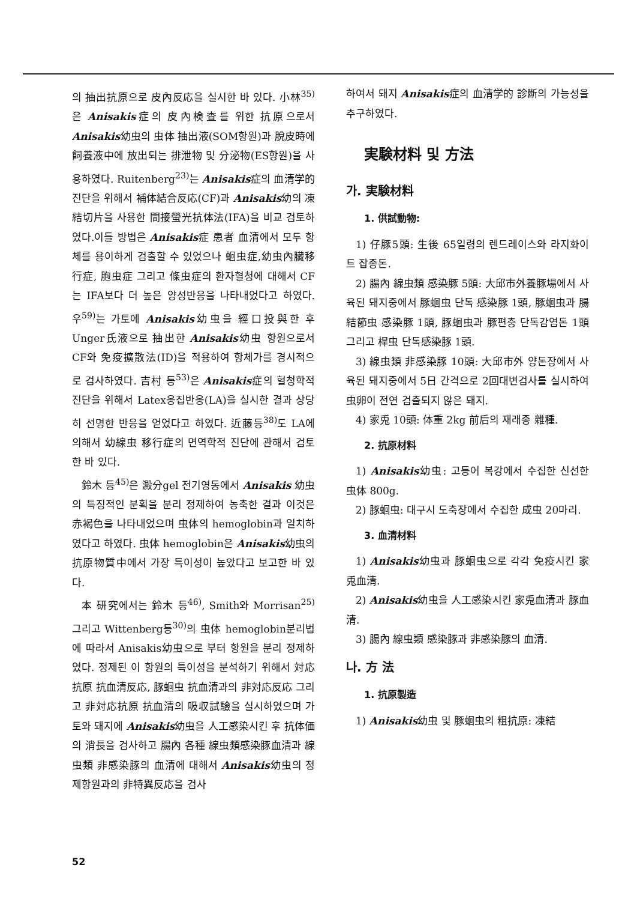의 抽出抗原으로 皮內反応을 실시한 바 있다. 小林<sup>35)</sup>은 Anisakis症의 皮內検査를 위한 抗原으로서 Anisakis幼虫의 虫体 抽出液(SOM항원)과 脫皮時에 飼養液中에 放出되는 排泄物 및 分泌物(ES항원)을 사용하였다. Ruitenberg<sup>23)</sup>는 Anisakis症의 血清学的 진단을 위해서 補体結合反応(CF)과 Anisakis幼의 凍結切片을 사용한 間接螢光抗体法(IFA)을 비교 검토하였다.이들 방법은 Anisakis症 患者 血清에서 모두 항체를 용이하게 검출할 수 있었으나 蛔虫症,幼虫內臟移行症, 胞虫症 그리고 條虫症의 환자혈청에 대해서 CF는 IFA보다 더 높은 양성반응을 나타내었다고 하였다. 우<sup>59)</sup>는 가토에 Anisakis幼虫을 經口投與한 후 Unger氏液으로 抽出한 Anisakis幼虫 항원으로서 CF와 免疫擴散法(ID)을 적용하여 항체가를 경시적으로 검사하였다. 吉村 등<sup>53)</sup>은 Anisakis症의 혈청학적 진단을 위해서 Latex응집반응(LA)을 실시한 결과 상당히 선명한 반응을 얻었다고 하였다. 近藤등<sup>38)</sup>도 LA에 의해서 幼線虫 移行症의 면역학적 진단에 관해서 검토한 바 있다.
鈴木 등<sup>45)</sup>은 澱分gel 전기영동에서 Anisakis 幼虫의 특징적인 분획을 분리 정제하여 농축한 결과 이것은 赤褐色을 나타내었으며 虫体의 hemoglobin과 일치하였다고 하였다. 虫体 hemoglobin은 Anisakis幼虫의 抗原物質中에서 가장 특이성이 높았다고 보고한 바 있다.
本 研究에서는 鈴木 등<sup>46)</sup>, Smith와 Morrisan<sup>25)</sup> 그리고 Wittenberg등<sup>30)</sup>의 虫体 hemoglobin분리법에 따라서 Anisakis幼虫으로 부터 항원을 분리 정제하였다. 정제된 이 항원의 특이성을 분석하기 위해서 対応 抗原 抗血清反応, 豚蛔虫 抗血清과의 非対応反応 그리고 非対応抗原 抗血清의 吸収試驗을 실시하였으며 가토와 돼지에 Anisakis幼虫을 人工感染시킨 후 抗体価의 消長을 검사하고 腸內 各種 線虫類感染豚血清과 線虫類 非感染豚의 血清에 대해서 Anisakis幼虫의 정제항원과의 非特異反応을 검사
하여서 돼지 Anisakis症의 血清学的 診斷의 가능성을 추구하였다.
実験材料 및 方法
가. 実験材料
1. 供試動物:
1) 仔豚5頭: 生後 65일령의 렌드레이스와 라지화이트 잡종돈.
2) 腸內 線虫類 感染豚 5頭: 大邱市外養豚場에서 사육된 돼지중에서 豚蛔虫 단독 感染豚 1頭, 豚蛔虫과 腸結節虫 感染豚 1頭, 豚蛔虫과 豚편충 단독감염돈 1頭 그리고 桿虫 단독感染豚 1頭.
3) 線虫類 非感染豚 10頭: 大邱市外 양돈장에서 사육된 돼지중에서 5日 간격으로 2回대변검사를 실시하여 虫卵이 전연 검출되지 않은 돼지.
4) 家兎 10頭: 体重 2kg 前后의 재래종 雜種.
2. 抗原材料
1) Anisakis幼虫: 고등어 복강에서 수집한 신선한 虫体 800g.
2) 豚蛔虫: 대구시 도축장에서 수집한 成虫 20마리.
3. 血清材料
1) Anisakis幼虫과 豚蛔虫으로 각각 免疫시킨 家兎血清.
2) Anisakis幼虫을 人工感染시킨 家兎血清과 豚血清.
3) 腸內 線虫類 感染豚과 非感染豚의 血清.
나. 方 法
1. 抗原製造
1) Anisakis幼虫 및 豚蛔虫의 粗抗原: 凍結
52